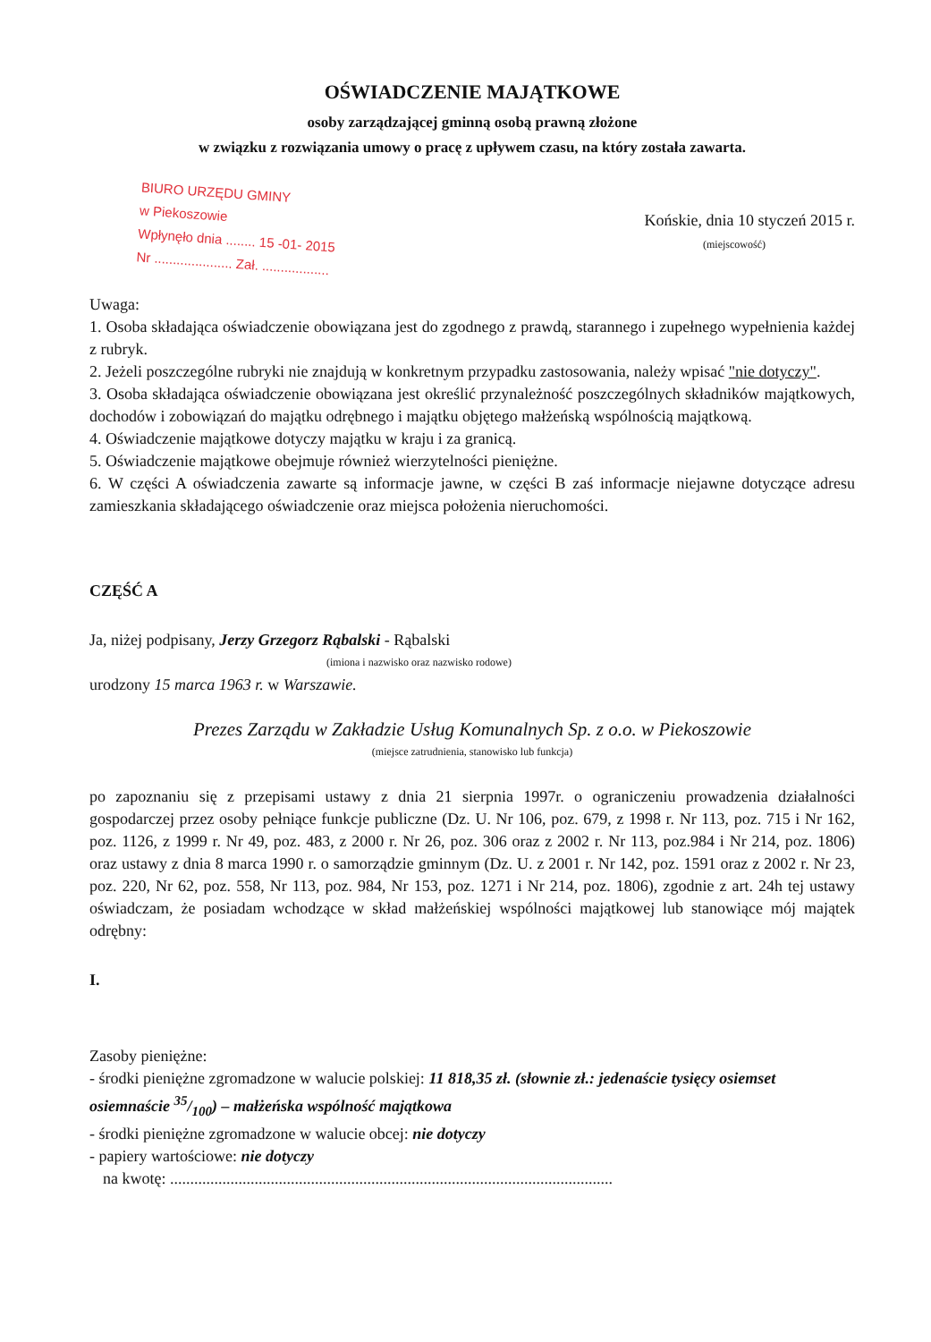OŚWIADCZENIE MAJĄTKOWE
osoby zarządzającej gminną osobą prawną złożone
w związku z rozwiązania umowy o pracę z upływem czasu, na który została zawarta.
BIURO URZĘDU GMINY
w Piekoszowie
Wpłynęło dnia ........ 15 -01- 2015
Nr ..................... Zał. ..................
Końskie, dnia 10 styczeń 2015 r.
(miejscowość)
Uwaga:
1. Osoba składająca oświadczenie obowiązana jest do zgodnego z prawdą, starannego i zupełnego wypełnienia każdej z rubryk.
2. Jeżeli poszczególne rubryki nie znajdują w konkretnym przypadku zastosowania, należy wpisać "nie dotyczy".
3. Osoba składająca oświadczenie obowiązana jest określić przynależność poszczególnych składników majątkowych, dochodów i zobowiązań do majątku odrębnego i majątku objętego małżeńską wspólnością majątkową.
4. Oświadczenie majątkowe dotyczy majątku w kraju i za granicą.
5. Oświadczenie majątkowe obejmuje również wierzytelności pieniężne.
6. W części A oświadczenia zawarte są informacje jawne, w części B zaś informacje niejawne dotyczące adresu zamieszkania składającego oświadczenie oraz miejsca położenia nieruchomości.
CZĘŚĆ A
Ja, niżej podpisany, Jerzy Grzegorz Rąbalski - Rąbalski
(imiona i nazwisko oraz nazwisko rodowe)
urodzony 15 marca 1963 r. w Warszawie.
Prezes Zarządu w Zakładzie Usług Komunalnych Sp. z o.o. w Piekoszowie
(miejsce zatrudnienia, stanowisko lub funkcja)
po zapoznaniu się z przepisami ustawy z dnia 21 sierpnia 1997r. o ograniczeniu prowadzenia działalności gospodarczej przez osoby pełniące funkcje publiczne (Dz. U. Nr 106, poz. 679, z 1998 r. Nr 113, poz. 715 i Nr 162, poz. 1126, z 1999 r. Nr 49, poz. 483, z 2000 r. Nr 26, poz. 306 oraz z 2002 r. Nr 113, poz.984 i Nr 214, poz. 1806) oraz ustawy z dnia 8 marca 1990 r. o samorządzie gminnym (Dz. U. z 2001 r. Nr 142, poz. 1591 oraz z 2002 r. Nr 23, poz. 220, Nr 62, poz. 558, Nr 113, poz. 984, Nr 153, poz. 1271 i Nr 214, poz. 1806), zgodnie z art. 24h tej ustawy oświadczam, że posiadam wchodzące w skład małżeńskiej wspólności majątkowej lub stanowiące mój majątek odrębny:
I.
Zasoby pieniężne:
- środki pieniężne zgromadzone w walucie polskiej: 11 818,35 zł. (słownie zł.: jedenaście tysięcy osiemset osiemnaście 35/100) – małżeńska wspólność majątkowa
- środki pieniężne zgromadzone w walucie obcej: nie dotyczy
- papiery wartościowe: nie dotyczy
na kwotę: ..............................................................................................................